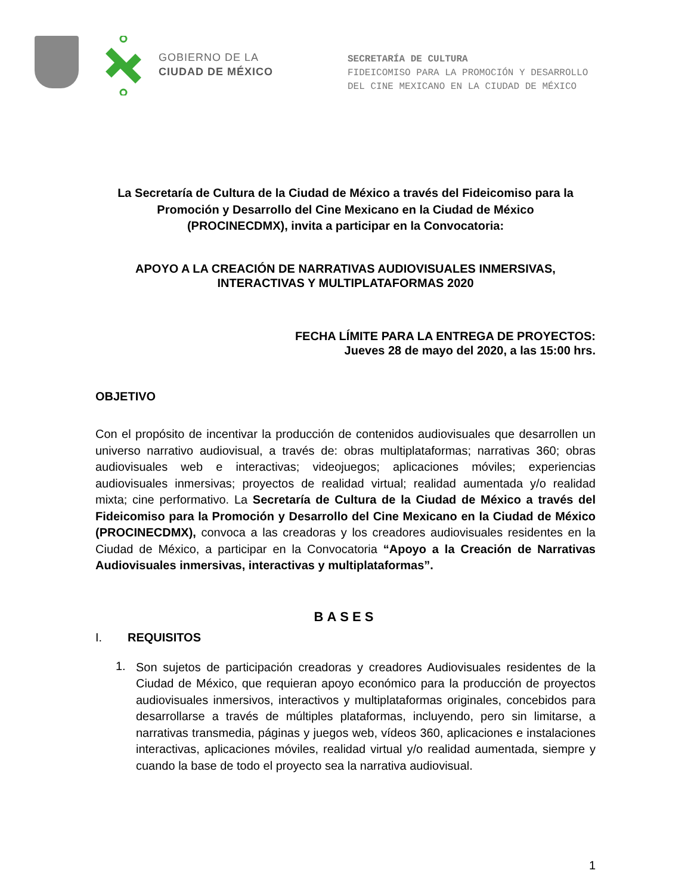GOBIERNO DE LA
CIUDAD DE MÉXICO
SECRETARÍA DE CULTURA
FIDEICOMISO PARA LA PROMOCIÓN Y DESARROLLO
DEL CINE MEXICANO EN LA CIUDAD DE MÉXICO
La Secretaría de Cultura de la Ciudad de México a través del Fideicomiso para la
Promoción y Desarrollo del Cine Mexicano en la Ciudad de México
(PROCINECDMX), invita a participar en la Convocatoria:
APOYO A LA CREACIÓN DE NARRATIVAS AUDIOVISUALES INMERSIVAS,
INTERACTIVAS Y MULTIPLATAFORMAS 2020
FECHA LÍMITE PARA LA ENTREGA DE PROYECTOS:
Jueves 28 de mayo del 2020, a las 15:00 hrs.
OBJETIVO
Con el propósito de incentivar la producción de contenidos audiovisuales que desarrollen un universo narrativo audiovisual, a través de: obras multiplataformas; narrativas 360; obras audiovisuales web e interactivas; videojuegos; aplicaciones móviles; experiencias audiovisuales inmersivas; proyectos de realidad virtual; realidad aumentada y/o realidad mixta; cine performativo. La Secretaría de Cultura de la Ciudad de México a través del Fideicomiso para la Promoción y Desarrollo del Cine Mexicano en la Ciudad de México (PROCINECDMX), convoca a las creadoras y los creadores audiovisuales residentes en la Ciudad de México, a participar en la Convocatoria “Apoyo a la Creación de Narrativas Audiovisuales inmersivas, interactivas y multiplataformas”.
BASES
I. REQUISITOS
1.
Son sujetos de participación creadoras y creadores Audiovisuales residentes de la Ciudad de México, que requieran apoyo económico para la producción de proyectos audiovisuales inmersivos, interactivos y multiplataformas originales, concebidos para desarrollarse a través de múltiples plataformas, incluyendo, pero sin limitarse, a narrativas transmedia, páginas y juegos web, vídeos 360, aplicaciones e instalaciones interactivas, aplicaciones móviles, realidad virtual y/o realidad aumentada, siempre y cuando la base de todo el proyecto sea la narrativa audiovisual.
1